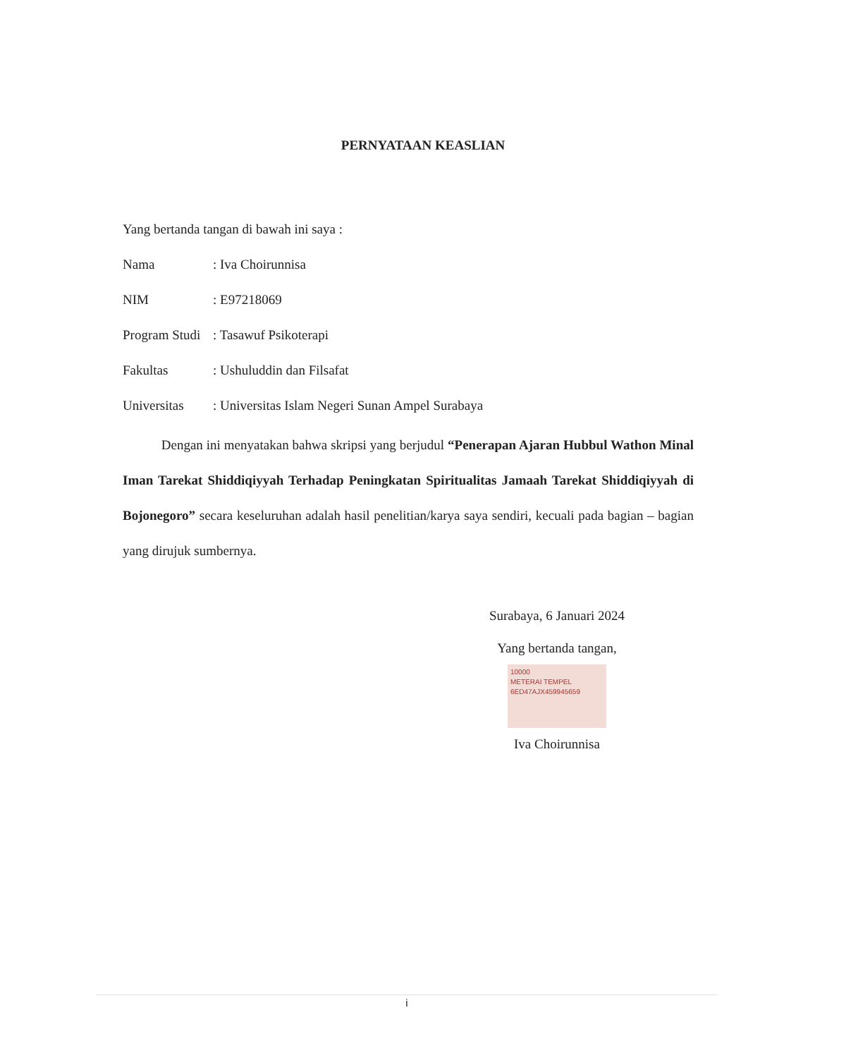PERNYATAAN KEASLIAN
Yang bertanda tangan di bawah ini saya :
Nama: Iva Choirunnisa
NIM: E97218069
Program Studi: Tasawuf Psikoterapi
Fakultas: Ushuluddin dan Filsafat
Universitas: Universitas Islam Negeri Sunan Ampel Surabaya
Dengan ini menyatakan bahwa skripsi yang berjudul “Penerapan Ajaran Hubbul Wathon Minal Iman Tarekat Shiddiqiyyah Terhadap Peningkatan Spiritualitas Jamaah Tarekat Shiddiqiyyah di Bojonegoro” secara keseluruhan adalah hasil penelitian/karya saya sendiri, kecuali pada bagian – bagian yang dirujuk sumbernya.
Surabaya, 6 Januari 2024
Yang bertanda tangan,
10000
METERAI TEMPEL
6ED47AJX459945659
Iva Choirunnisa
i